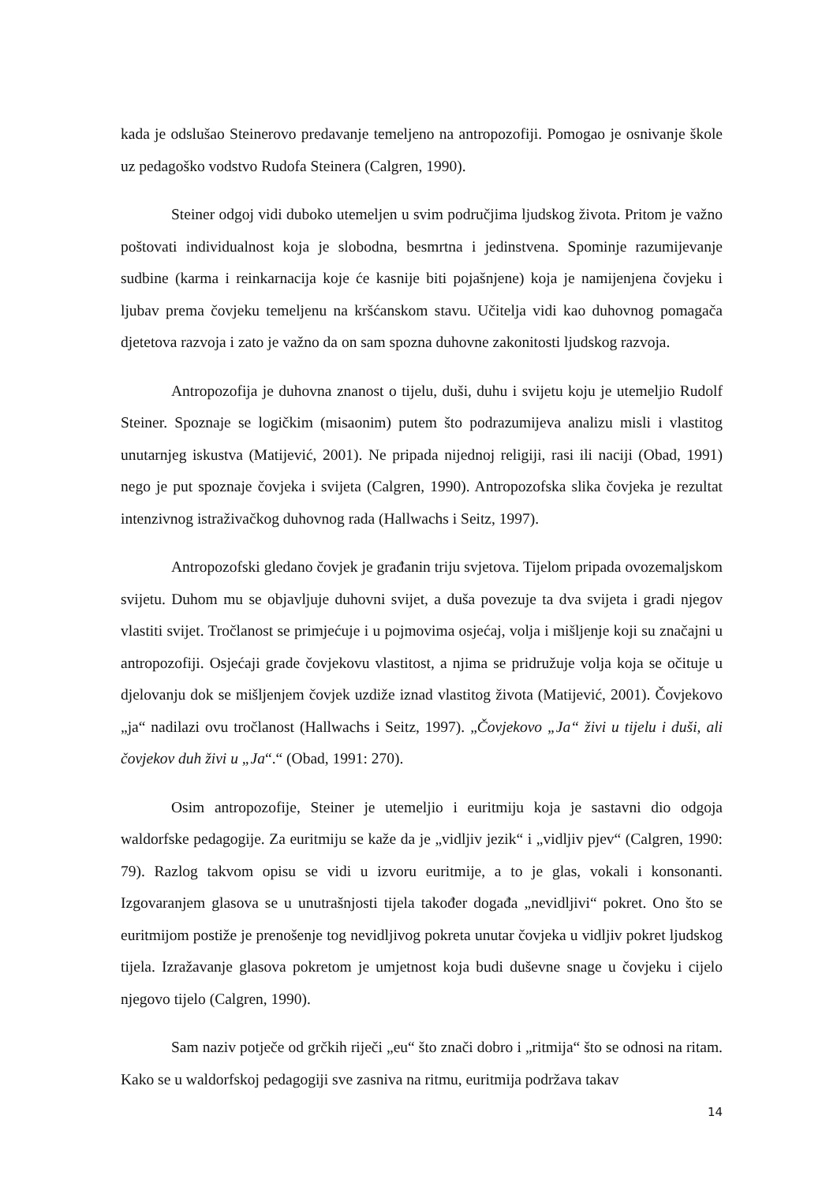kada je odslušao Steinerovo predavanje temeljeno na antropozofiji. Pomogao je osnivanje škole uz pedagoško vodstvo Rudofa Steinera (Calgren, 1990).
Steiner odgoj vidi duboko utemeljen u svim područjima ljudskog života. Pritom je važno poštovati individualnost koja je slobodna, besmrtna i jedinstvena. Spominje razumijevanje sudbine (karma i reinkarnacija koje će kasnije biti pojašnjene) koja je namijenjena čovjeku i ljubav prema čovjeku temeljenu na kršćanskom stavu. Učitelja vidi kao duhovnog pomagača djetetova razvoja i zato je važno da on sam spozna duhovne zakonitosti ljudskog razvoja.
Antropozofija je duhovna znanost o tijelu, duši, duhu i svijetu koju je utemeljio Rudolf Steiner. Spoznaje se logičkim (misaonim) putem što podrazumijeva analizu misli i vlastitog unutarnjeg iskustva (Matijević, 2001). Ne pripada nijednoj religiji, rasi ili naciji (Obad, 1991) nego je put spoznaje čovjeka i svijeta (Calgren, 1990). Antropozofska slika čovjeka je rezultat intenzivnog istraživačkog duhovnog rada (Hallwachs i Seitz, 1997).
Antropozofski gledano čovjek je građanin triju svjetova. Tijelom pripada ovozemaljskom svijetu. Duhom mu se objavljuje duhovni svijet, a duša povezuje ta dva svijeta i gradi njegov vlastiti svijet. Tročlanost se primjećuje i u pojmovima osjećaj, volja i mišljenje koji su značajni u antropozofiji. Osjećaji grade čovjekovu vlastitost, a njima se pridružuje volja koja se očituje u djelovanju dok se mišljenjem čovjek uzdiže iznad vlastitog života (Matijević, 2001). Čovjekovo „ja“ nadilazi ovu tročlanost (Hallwachs i Seitz, 1997). „Čovjekovo „Ja“ živi u tijelu i duši, ali čovjekov duh živi u „Ja“.“ (Obad, 1991: 270).
Osim antropozofije, Steiner je utemeljio i euritmiju koja je sastavni dio odgoja waldorfske pedagogije. Za euritmiju se kaže da je „vidljiv jezik“ i „vidljiv pjev“ (Calgren, 1990: 79). Razlog takvom opisu se vidi u izvoru euritmije, a to je glas, vokali i konsonanti. Izgovaranjem glasova se u unutrašnjosti tijela također događa „nevidljivi“ pokret. Ono što se euritmijom postiže je prenošenje tog nevidljivog pokreta unutar čovjeka u vidljiv pokret ljudskog tijela. Izražavanje glasova pokretom je umjetnost koja budi duševne snage u čovjeku i cijelo njegovo tijelo (Calgren, 1990).
Sam naziv potječe od grčkih riječi „eu“ što znači dobro i „ritmija“ što se odnosi na ritam. Kako se u waldorfskoj pedagogiji sve zasniva na ritmu, euritmija podržava takav
14